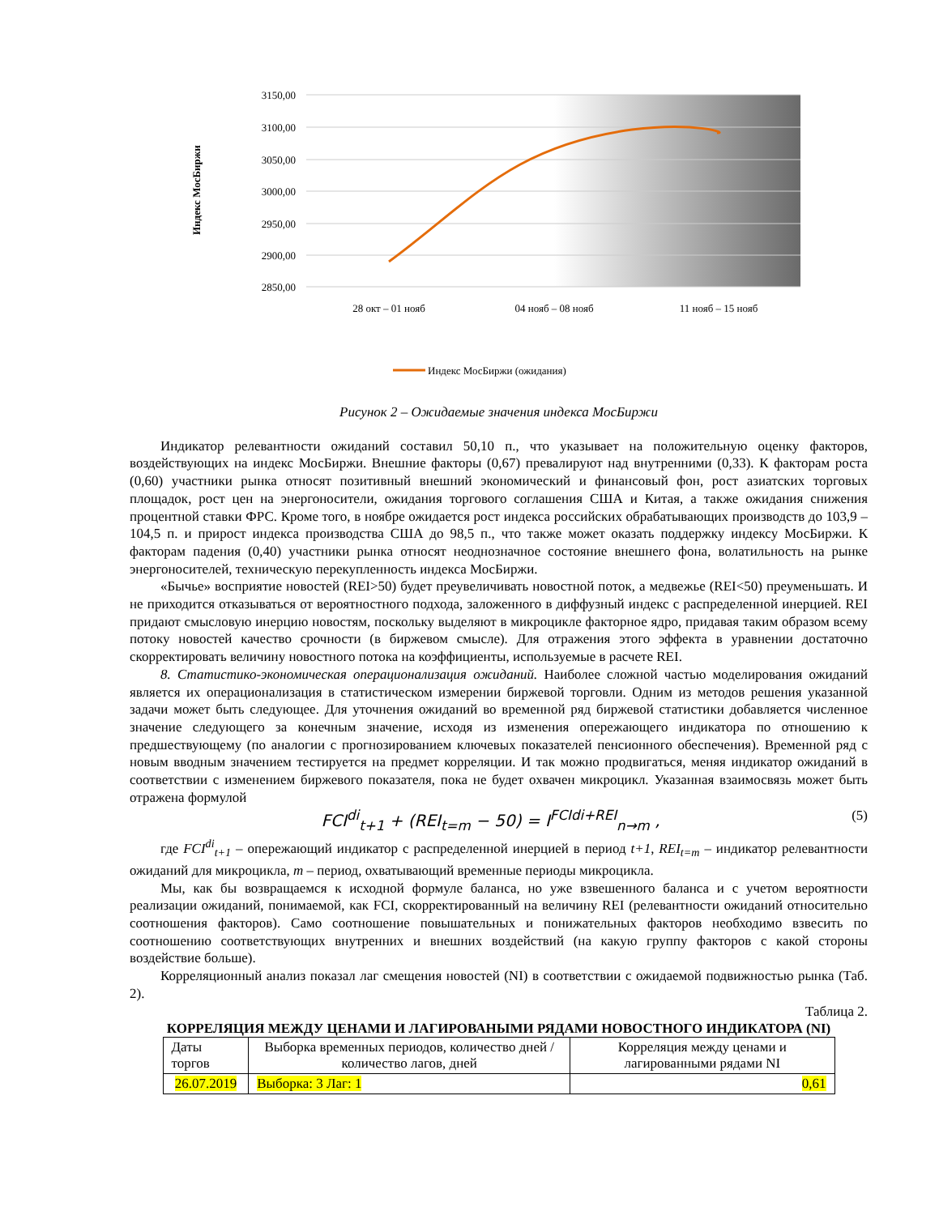3150,00
3100,00
3050,00
3000,00
2950,00
2900,00
2850,00
Индекс МосБиржи
28 окт – 01 нояб
04 нояб – 08 нояб
11 нояб – 15 нояб
Индекс МосБиржи (ожидания)
Рисунок 2 – Ожидаемые значения индекса МосБиржи
Индикатор релевантности ожиданий составил 50,10 п., что указывает на положительную оценку факторов, воздействующих на индекс МосБиржи. Внешние факторы (0,67) превалируют над внутренними (0,33). К факторам роста (0,60) участники рынка относят позитивный внешний экономический и финансовый фон, рост азиатских торговых площадок, рост цен на энергоносители, ожидания торгового соглашения США и Китая, а также ожидания снижения процентной ставки ФРС. Кроме того, в ноябре ожидается рост индекса российских обрабатывающих производств до 103,9 – 104,5 п. и прирост индекса производства США до 98,5 п., что также может оказать поддержку индексу МосБиржи. К факторам падения (0,40) участники рынка относят неоднозначное состояние внешнего фона, волатильность на рынке энергоносителей, техническую перекупленность индекса МосБиржи.
«Бычье» восприятие новостей (REI>50) будет преувеличивать новостной поток, а медвежье (REI<50) преуменьшать. И не приходится отказываться от вероятностного подхода, заложенного в диффузный индекс с распределенной инерцией. REI придают смысловую инерцию новостям, поскольку выделяют в микроцикле факторное ядро, придавая таким образом всему потоку новостей качество срочности (в биржевом смысле). Для отражения этого эффекта в уравнении достаточно скорректировать величину новостного потока на коэффициенты, используемые в расчете REI.
8. Статистико-экономическая операционализация ожиданий. Наиболее сложной частью моделирования ожиданий является их операционализация в статистическом измерении биржевой торговли. Одним из методов решения указанной задачи может быть следующее. Для уточнения ожиданий во временной ряд биржевой статистики добавляется численное значение следующего за конечным значение, исходя из изменения опережающего индикатора по отношению к предшествующему (по аналогии с прогнозированием ключевых показателей пенсионного обеспечения). Временной ряд с новым вводным значением тестируется на предмет корреляции. И так можно продвигаться, меняя индикатор ожиданий в соответствии с изменением биржевого показателя, пока не будет охвачен микроцикл. Указанная взаимосвязь может быть отражена формулой
FCI<sup>di</sup><sub>t+1</sub> + (REI<sub>t=m</sub> − 50) = I<sup>FCIdi+REI</sup><sub>n→m</sub> , (5)
где FCI<sup>di</sup><sub>t+1</sub> – опережающий индикатор с распределенной инерцией в период t+1, REI<sub>t=m</sub> – индикатор релевантности ожиданий для микроцикла, m – период, охватывающий временные периоды микроцикла.
Мы, как бы возвращаемся к исходной формуле баланса, но уже взвешенного баланса и с учетом вероятности реализации ожиданий, понимаемой, как FCI, скорректированный на величину REI (релевантности ожиданий относительно соотношения факторов). Само соотношение повышательных и понижательных факторов необходимо взвесить по соотношению соответствующих внутренних и внешних воздействий (на какую группу факторов с какой стороны воздействие больше).
Корреляционный анализ показал лаг смещения новостей (NI) в соответствии с ожидаемой подвижностью рынка (Таб. 2).
Таблица 2.
КОРРЕЛЯЦИЯ МЕЖДУ ЦЕНАМИ И ЛАГИРОВАНЫМИ РЯДАМИ НОВОСТНОГО ИНДИКАТОРА (NI)
| Даты торгов | Выборка временных периодов, количество дней / количество лагов, дней | Корреляция между ценами и лагированными рядами NI |
| --- | --- | --- |
| 26.07.2019 | Выборка: 3 Лаг: 1 | 0,61 |